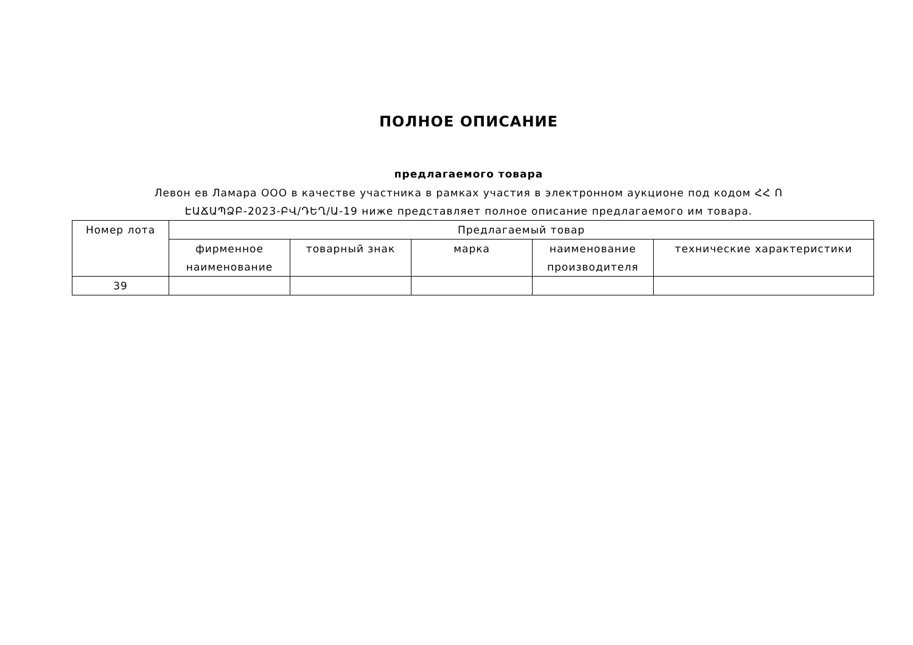ПОЛНОЕ ОПИСАНИЕ
предлагаемого товара
Левон ев Ламара ООО в качестве участника в рамках участия в электронном аукционе под кодом ՀՀ Ո
ԷԱՃԱՊՁԲ-2023-ԲՎ/ԴԵՂ/Ա-19 ниже представляет полное описание предлагаемого им товара.
| Номер лота | Предлагаемый товар | | | | |
| --- | --- | --- | --- | --- | --- |
| | фирменное наименование | товарный знак | марка | наименование производителя | технические характеристики |
| 39 | | | | | |